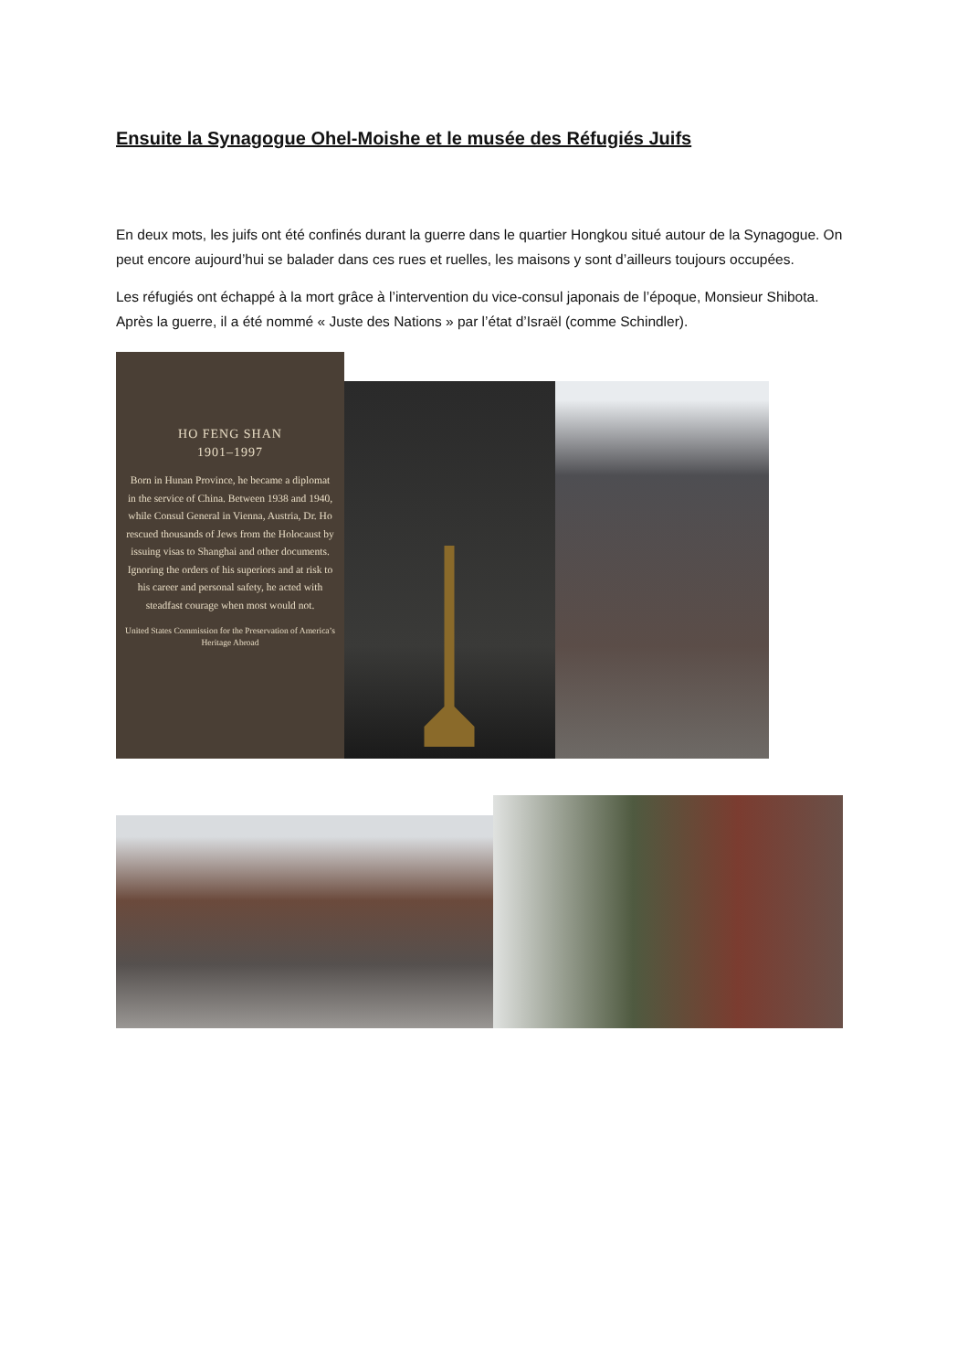Ensuite la Synagogue Ohel-Moishe et le musée des Réfugiés Juifs
En deux mots, les juifs ont été confinés durant la guerre dans le quartier Hongkou situé autour de la Synagogue. On peut encore aujourd’hui se balader dans ces rues et ruelles, les maisons y sont d’ailleurs toujours occupées.
Les réfugiés ont échappé à la mort grâce à l’intervention du vice-consul japonais de l’époque, Monsieur Shibota. Après la guerre, il a été nommé « Juste des Nations » par l’état d’Israël (comme Schindler).
HO FENG SHAN
1901–1997
Born in Hunan Province, he became a diplomat in the service of China. Between 1938 and 1940, while Consul General in Vienna, Austria, Dr. Ho rescued thousands of Jews from the Holocaust by issuing visas to Shanghai and other documents. Ignoring the orders of his superiors and at risk to his career and personal safety, he acted with steadfast courage when most would not.
United States Commission for the Preservation of America’s Heritage Abroad